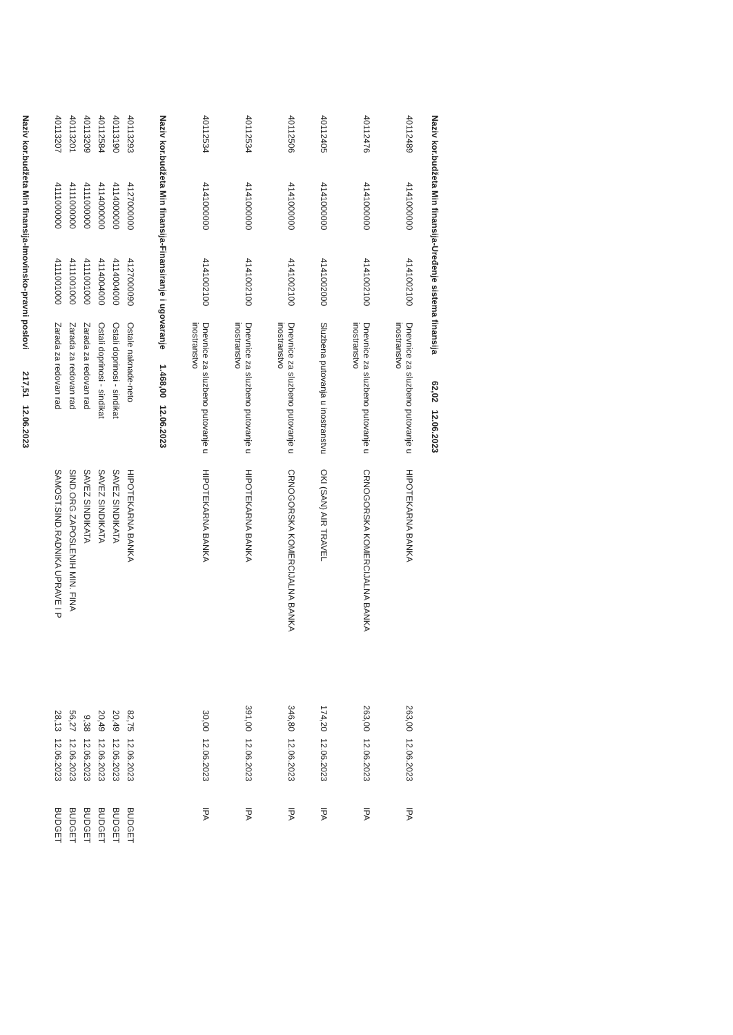| Naziv kor.budžeta Min finansija-Uređenje sistema finansija | 62,02 | 12.06.2023 | |
| 40112489 | 4141000000 | 4141002100 | Dnevnice za sluzbeno putovanje u inostranstvo | HIPOTEKARNA BANKA | 263,00 | 12.06.2023 | IPA |
| 40112476 | 4141000000 | 4141002100 | Dnevnice za sluzbeno putovanje u inostranstvo | CRNOGORSKA KOMERCIJALNA BANKA | 263,00 | 12.06.2023 | IPA |
| 40112405 | 4141000000 | 4141002000 | Sluzbena putovanja u inostranstvu | OKI (SAN) AIR TRAVEL | 174,20 | 12.06.2023 | IPA |
| 40112506 | 4141000000 | 4141002100 | Dnevnice za sluzbeno putovanje u inostranstvo | CRNOGORSKA KOMERCIJALNA BANKA | 346,80 | 12.06.2023 | IPA |
| 40112534 | 4141000000 | 4141002100 | Dnevnice za sluzbeno putovanje u inostranstvo | HIPOTEKARNA BANKA | 391,00 | 12.06.2023 | IPA |
| 40112534 | 4141000000 | 4141002100 | Dnevnice za sluzbeno putovanje u inostranstvo | HIPOTEKARNA BANKA | 30,00 | 12.06.2023 | IPA |
| Naziv kor.budžeta Min finansija-Finansiranje i ugovaranje | 1.468,00 | 12.06.2023 | |
| 40113293 | 4127000000 | 4127000090 | Ostale naknade-neto | HIPOTEKARNA BANKA | 82,75 | 12.06.2023 | BUDGET |
| 40113190 | 4114000000 | 4114004000 | Ostali doprinosi - sindikat | SAVEZ SINDIKATA | 20,49 | 12.06.2023 | BUDGET |
| 40112584 | 4114000000 | 4114004000 | Ostali doprinosi - sindikat | SAVEZ SINDIKATA | 20,49 | 12.06.2023 | BUDGET |
| 40113209 | 4111000000 | 4111001000 | Zarada za redovan rad | SAVEZ SINDIKATA | 9,38 | 12.06.2023 | BUDGET |
| 40113201 | 4111000000 | 4111001000 | Zarada za redovan rad | SIND.ORG.ZAPOSLENIH MIN. FINA | 56,27 | 12.06.2023 | BUDGET |
| 40113207 | 4111000000 | 4111001000 | Zarada za redovan rad | SAMOST.SIND.RADNIKA UPRAVE I P | 28,13 | 12.06.2023 | BUDGET |
| Naziv kor.budžeta Min finansija-Imovinsko-pravni poslovi | 217,51 | 12.06.2023 | |